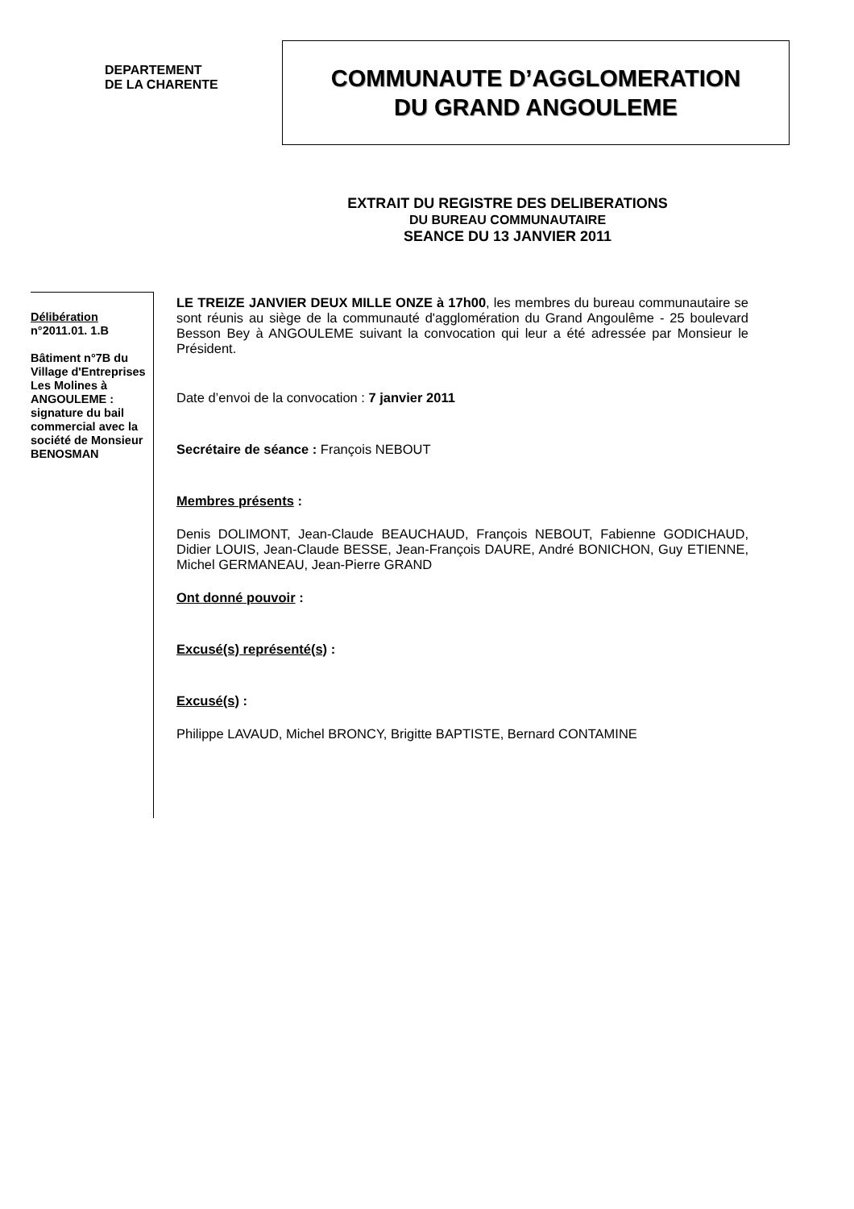DEPARTEMENT
DE LA CHARENTE
COMMUNAUTE D’AGGLOMERATION
DU GRAND ANGOULEME
EXTRAIT DU REGISTRE DES DELIBERATIONS
DU BUREAU COMMUNAUTAIRE
SEANCE DU 13 JANVIER 2011
Délibération
n°2011.01. 1.B
Bâtiment n°7B du Village d'Entreprises Les Molines à ANGOULEME : signature du bail commercial avec la société de Monsieur BENOSMAN
LE TREIZE JANVIER DEUX MILLE ONZE à 17h00, les membres du bureau communautaire se sont réunis au siège de la communauté d'agglomération du Grand Angoulême - 25 boulevard Besson Bey à ANGOULEME suivant la convocation qui leur a été adressée par Monsieur le Président.
Date d’envoi de la convocation : 7 janvier 2011
Secrétaire de séance : François NEBOUT
Membres présents :
Denis DOLIMONT, Jean-Claude BEAUCHAUD, François NEBOUT, Fabienne GODICHAUD, Didier LOUIS, Jean-Claude BESSE, Jean-François DAURE, André BONICHON, Guy ETIENNE, Michel GERMANEAU, Jean-Pierre GRAND
Ont donné pouvoir :
Excusé(s) représenté(s) :
Excusé(s) :
Philippe LAVAUD, Michel BRONCY, Brigitte BAPTISTE, Bernard CONTAMINE